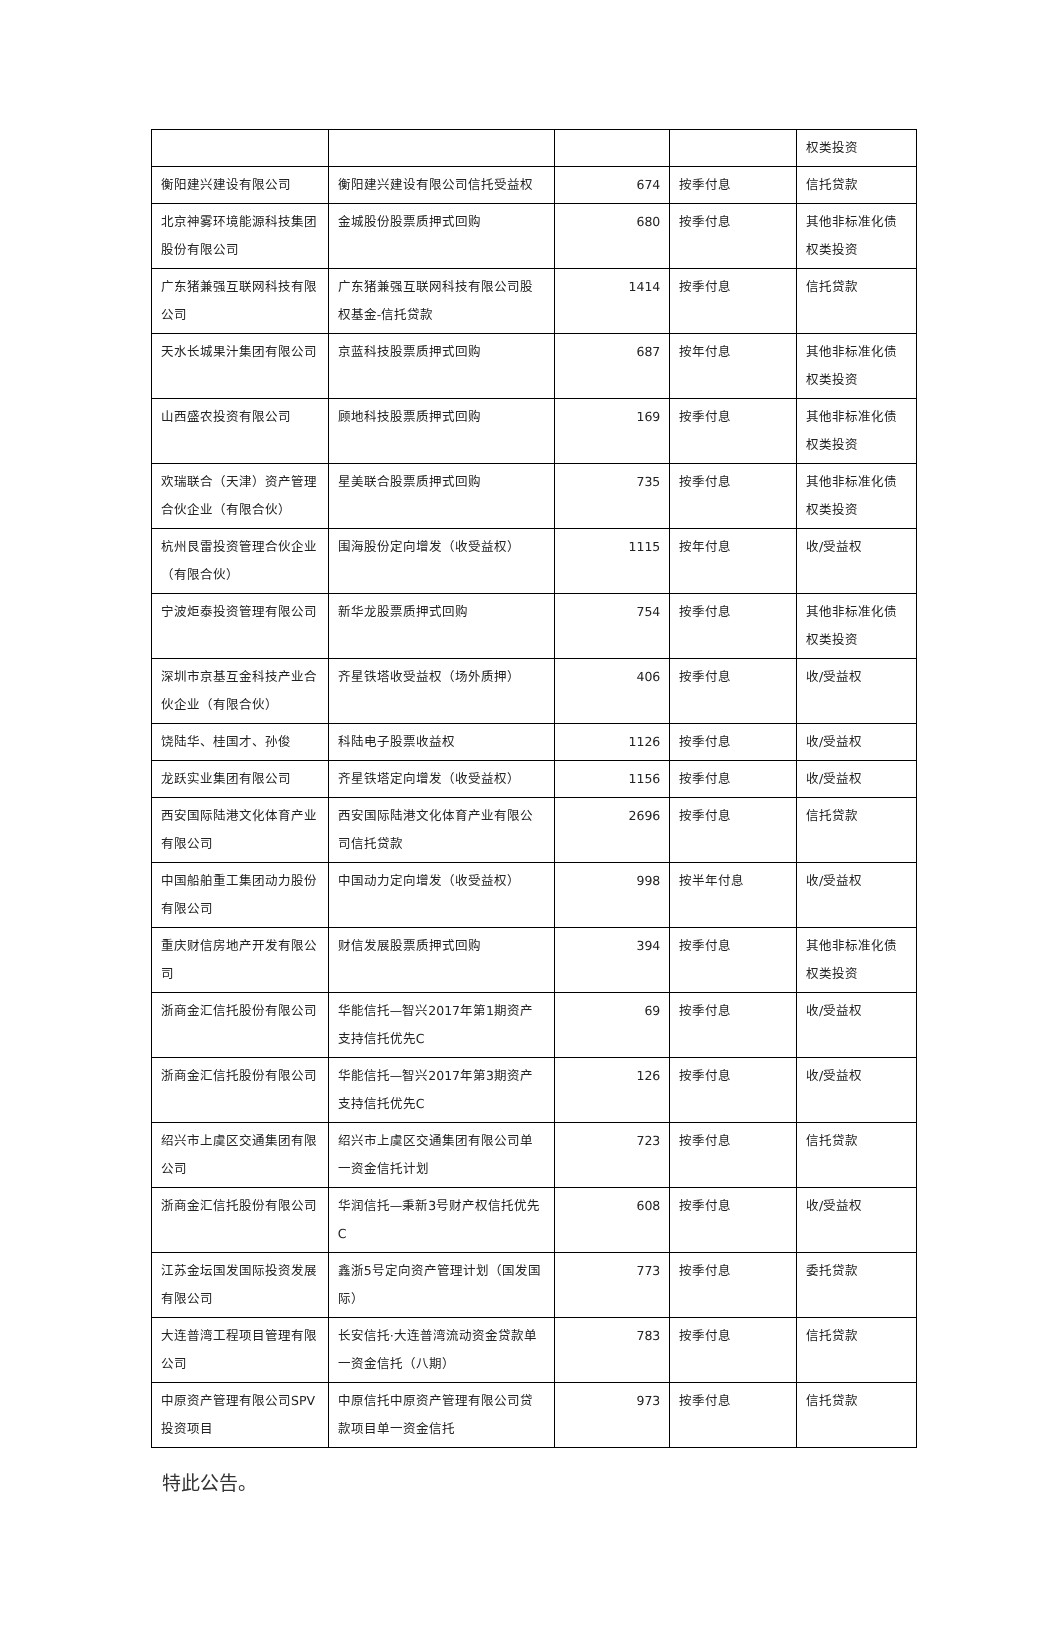| | | | | 权类投资 |
| 衡阳建兴建设有限公司 | 衡阳建兴建设有限公司信托受益权 | 674 | 按季付息 | 信托贷款 |
| 北京神雾环境能源科技集团股份有限公司 | 金城股份股票质押式回购 | 680 | 按季付息 | 其他非标准化债权类投资 |
| 广东猪兼强互联网科技有限公司 | 广东猪兼强互联网科技有限公司股权基金-信托贷款 | 1414 | 按季付息 | 信托贷款 |
| 天水长城果汁集团有限公司 | 京蓝科技股票质押式回购 | 687 | 按年付息 | 其他非标准化债权类投资 |
| 山西盛农投资有限公司 | 顾地科技股票质押式回购 | 169 | 按季付息 | 其他非标准化债权类投资 |
| 欢瑞联合（天津）资产管理合伙企业（有限合伙） | 星美联合股票质押式回购 | 735 | 按季付息 | 其他非标准化债权类投资 |
| 杭州艮雷投资管理合伙企业（有限合伙） | 围海股份定向增发（收受益权） | 1115 | 按年付息 | 收/受益权 |
| 宁波炬泰投资管理有限公司 | 新华龙股票质押式回购 | 754 | 按季付息 | 其他非标准化债权类投资 |
| 深圳市京基互金科技产业合伙企业（有限合伙） | 齐星铁塔收受益权（场外质押） | 406 | 按季付息 | 收/受益权 |
| 饶陆华、桂国才、孙俊 | 科陆电子股票收益权 | 1126 | 按季付息 | 收/受益权 |
| 龙跃实业集团有限公司 | 齐星铁塔定向增发（收受益权） | 1156 | 按季付息 | 收/受益权 |
| 西安国际陆港文化体育产业有限公司 | 西安国际陆港文化体育产业有限公司信托贷款 | 2696 | 按季付息 | 信托贷款 |
| 中国船舶重工集团动力股份有限公司 | 中国动力定向增发（收受益权） | 998 | 按半年付息 | 收/受益权 |
| 重庆财信房地产开发有限公司 | 财信发展股票质押式回购 | 394 | 按季付息 | 其他非标准化债权类投资 |
| 浙商金汇信托股份有限公司 | 华能信托—智兴2017年第1期资产支持信托优先C | 69 | 按季付息 | 收/受益权 |
| 浙商金汇信托股份有限公司 | 华能信托—智兴2017年第3期资产支持信托优先C | 126 | 按季付息 | 收/受益权 |
| 绍兴市上虞区交通集团有限公司 | 绍兴市上虞区交通集团有限公司单一资金信托计划 | 723 | 按季付息 | 信托贷款 |
| 浙商金汇信托股份有限公司 | 华润信托—秉新3号财产权信托优先C | 608 | 按季付息 | 收/受益权 |
| 江苏金坛国发国际投资发展有限公司 | 鑫浙5号定向资产管理计划（国发国际） | 773 | 按季付息 | 委托贷款 |
| 大连普湾工程项目管理有限公司 | 长安信托·大连普湾流动资金贷款单一资金信托（八期） | 783 | 按季付息 | 信托贷款 |
| 中原资产管理有限公司SPV投资项目 | 中原信托中原资产管理有限公司贷款项目单一资金信托 | 973 | 按季付息 | 信托贷款 |
特此公告。